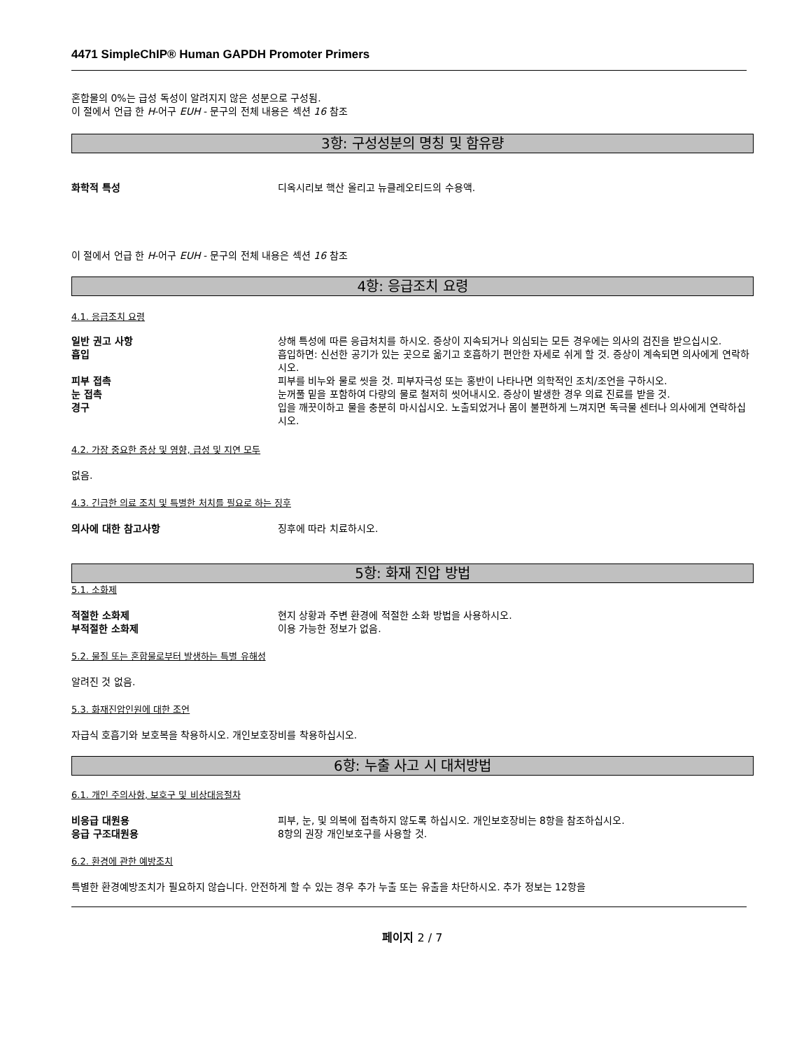4471 SimpleChIP® Human GAPDH Promoter Primers
혼합물의 0%는 급성 독성이 알려지지 않은 성분으로 구성됨.
이 절에서 언급 한 H-어구 EUH - 문구의 전체 내용은 섹션 16 참조
3항: 구성성분의 명칭 및 함유량
화학적 특성 디옥시리보 핵산 올리고 뉴클레오티드의 수용액.
이 절에서 언급 한 H-어구 EUH - 문구의 전체 내용은 섹션 16 참조
4항: 응급조치 요령
4.1. 응급조치 요령
일반 권고 사항 상해 특성에 따른 응급처치를 하시오. 증상이 지속되거나 의심되는 모든 경우에는 의사의 검진을 받으십시오.
흡입 흡입하면: 신선한 공기가 있는 곳으로 옮기고 호흡하기 편안한 자세로 쉬게 할 것. 증상이 계속되면 의사에게 연락하시오.
피부 접촉 피부를 비누와 물로 씻을 것. 피부자극성 또는 홍반이 나타나면 의학적인 조치/조언을 구하시오.
눈 접촉 눈꺼풀 밑을 포함하여 다량의 물로 철저히 씻어내시오. 증상이 발생한 경우 의료 진료를 받을 것.
경구 입을 깨끗이하고 물을 충분히 마시십시오. 노출되었거나 몸이 불편하게 느껴지면 독극물 센터나 의사에게 연락하십시오.
4.2. 가장 중요한 증상 및 영향, 급성 및 지연 모두
없음.
4.3. 긴급한 의료 조치 및 특별한 처치를 필요로 하는 징후
의사에 대한 참고사항 징후에 따라 치료하시오.
5항: 화재 진압 방법
5.1. 소화제
적절한 소화제 현지 상황과 주변 환경에 적절한 소화 방법을 사용하시오.
부적절한 소화제 이용 가능한 정보가 없음.
5.2. 물질 또는 혼합물로부터 발생하는 특별 유해성
알려진 것 없음.
5.3. 화재진압인원에 대한 조언
자급식 호흡기와 보호복을 착용하시오. 개인보호장비를 착용하십시오.
6항: 누출 사고 시 대처방법
6.1. 개인 주의사항, 보호구 및 비상대응절차
비응급 대원용 피부, 눈, 및 의복에 접촉하지 않도록 하십시오. 개인보호장비는 8항을 참조하십시오.
응급 구조대원용 8항의 권장 개인보호구를 사용할 것.
6.2. 환경에 관한 예방조치
특별한 환경예방조치가 필요하지 않습니다. 안전하게 할 수 있는 경우 추가 누출 또는 유출을 차단하시오. 추가 정보는 12항을
페이지 2 / 7